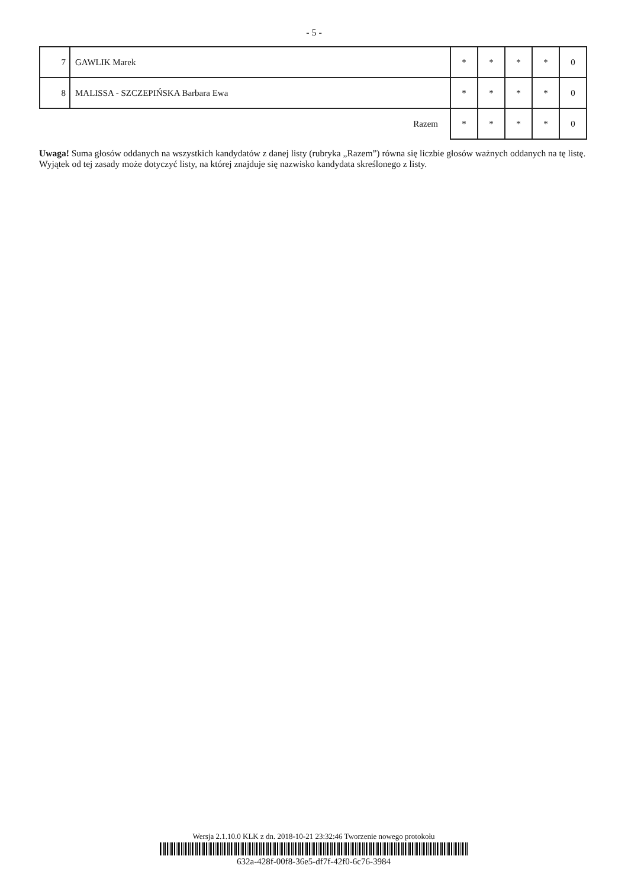- 5 -
| 7 | GAWLIK Marek | * | * | * | * | 0 |
| 8 | MALISSA - SZCZEPIŃSKA Barbara Ewa | * | * | * | * | 0 |
| Razem | | * | * | * | * | 0 |
Uwaga! Suma głosów oddanych na wszystkich kandydatów z danej listy (rubryka „Razem”) równa się liczbie głosów ważnych oddanych na tę listę. Wyjątek od tej zasady może dotyczyć listy, na której znajduje się nazwisko kandydata skreślonego z listy.
Wersja 2.1.10.0 KLK z dn. 2018-10-21 23:32:46 Tworzenie nowego protokołu
632a-428f-00f8-36e5-df7f-42f0-6c76-3984